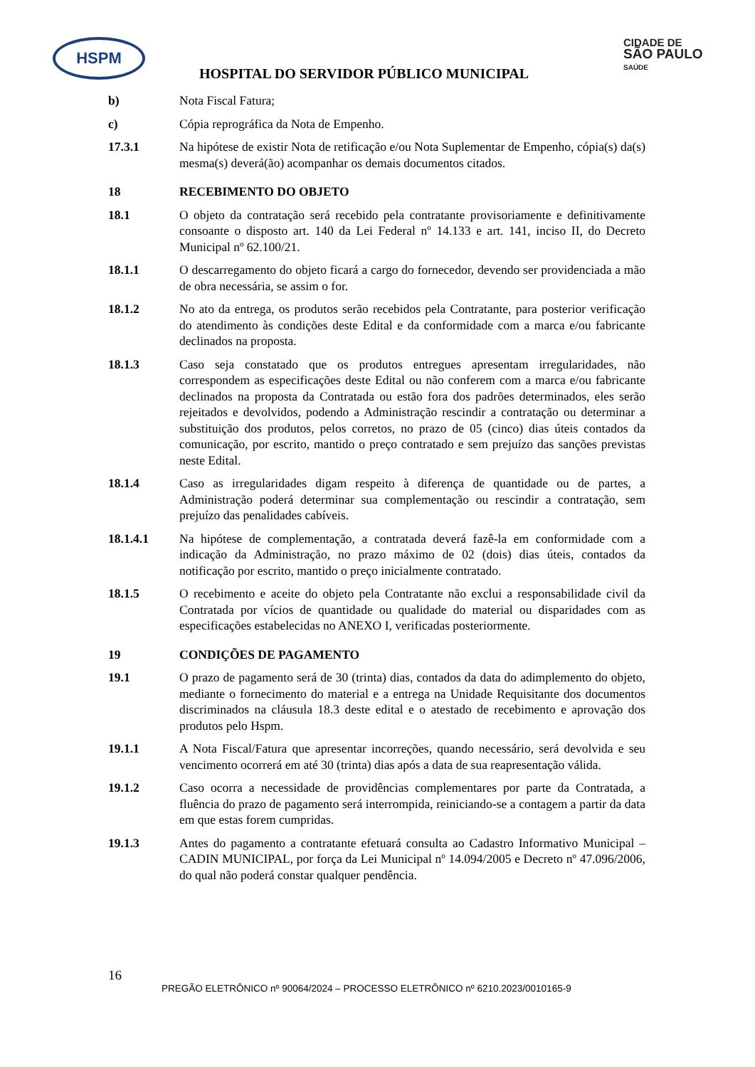HSPM
CIDADE DE
SÃO PAULO
SAÚDE
HOSPITAL DO SERVIDOR PÚBLICO MUNICIPAL
b) Nota Fiscal Fatura;
c) Cópia reprográfica da Nota de Empenho.
17.3.1 Na hipótese de existir Nota de retificação e/ou Nota Suplementar de Empenho, cópia(s) da(s) mesma(s) deverá(ão) acompanhar os demais documentos citados.
18 RECEBIMENTO DO OBJETO
18.1 O objeto da contratação será recebido pela contratante provisoriamente e definitivamente consoante o disposto art. 140 da Lei Federal nº 14.133 e art. 141, inciso II, do Decreto Municipal nº 62.100/21.
18.1.1 O descarregamento do objeto ficará a cargo do fornecedor, devendo ser providenciada a mão de obra necessária, se assim o for.
18.1.2 No ato da entrega, os produtos serão recebidos pela Contratante, para posterior verificação do atendimento às condições deste Edital e da conformidade com a marca e/ou fabricante declinados na proposta.
18.1.3 Caso seja constatado que os produtos entregues apresentam irregularidades, não correspondem as especificações deste Edital ou não conferem com a marca e/ou fabricante declinados na proposta da Contratada ou estão fora dos padrões determinados, eles serão rejeitados e devolvidos, podendo a Administração rescindir a contratação ou determinar a substituição dos produtos, pelos corretos, no prazo de 05 (cinco) dias úteis contados da comunicação, por escrito, mantido o preço contratado e sem prejuízo das sanções previstas neste Edital.
18.1.4 Caso as irregularidades digam respeito à diferença de quantidade ou de partes, a Administração poderá determinar sua complementação ou rescindir a contratação, sem prejuízo das penalidades cabíveis.
18.1.4.1 Na hipótese de complementação, a contratada deverá fazê-la em conformidade com a indicação da Administração, no prazo máximo de 02 (dois) dias úteis, contados da notificação por escrito, mantido o preço inicialmente contratado.
18.1.5 O recebimento e aceite do objeto pela Contratante não exclui a responsabilidade civil da Contratada por vícios de quantidade ou qualidade do material ou disparidades com as especificações estabelecidas no ANEXO I, verificadas posteriormente.
19 CONDIÇÕES DE PAGAMENTO
19.1 O prazo de pagamento será de 30 (trinta) dias, contados da data do adimplemento do objeto, mediante o fornecimento do material e a entrega na Unidade Requisitante dos documentos discriminados na cláusula 18.3 deste edital e o atestado de recebimento e aprovação dos produtos pelo Hspm.
19.1.1 A Nota Fiscal/Fatura que apresentar incorreções, quando necessário, será devolvida e seu vencimento ocorrerá em até 30 (trinta) dias após a data de sua reapresentação válida.
19.1.2 Caso ocorra a necessidade de providências complementares por parte da Contratada, a fluência do prazo de pagamento será interrompida, reiniciando-se a contagem a partir da data em que estas forem cumpridas.
19.1.3 Antes do pagamento a contratante efetuará consulta ao Cadastro Informativo Municipal – CADIN MUNICIPAL, por força da Lei Municipal nº 14.094/2005 e Decreto nº 47.096/2006, do qual não poderá constar qualquer pendência.
16
PREGÃO ELETRÔNICO nº 90064/2024 – PROCESSO ELETRÔNICO nº 6210.2023/0010165-9